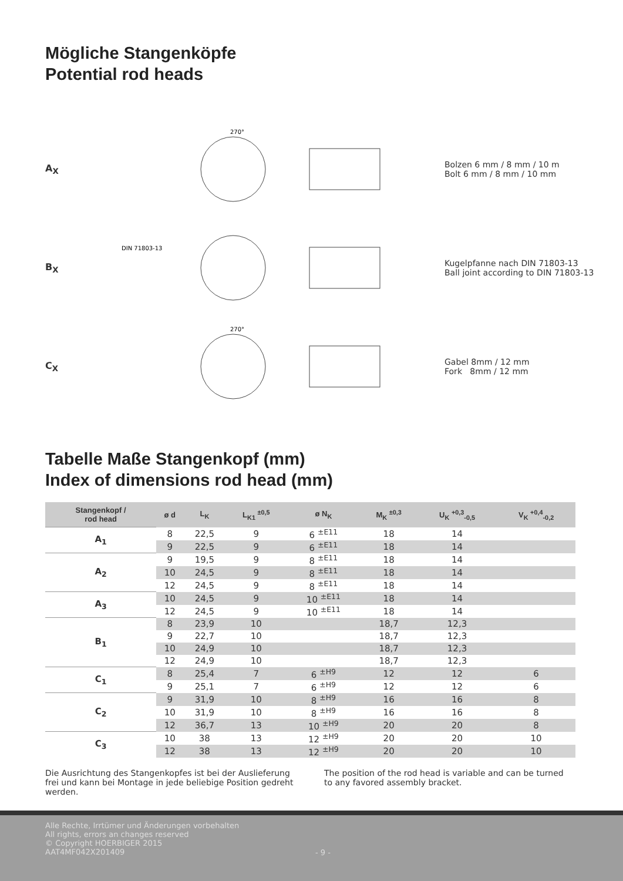Mögliche Stangenköpfe
Potential rod heads
A<sub>X</sub>
270°
Bolzen 6 mm / 8 mm / 10 m
Bolt 6 mm / 8 mm / 10 mm
B<sub>X</sub>
DIN 71803-13
Kugelpfanne nach DIN 71803-13
Ball joint according to DIN 71803-13
C<sub>X</sub>
270°
Gabel 8mm / 12 mm
Fork 8mm / 12 mm
Tabelle Maße Stangenkopf (mm)
Index of dimensions rod head (mm)
| Stangenkopf / rod head | ø d | L<sub>K</sub> | L<sub>K1</sub> <sup>±0,5</sup> | ø N<sub>K</sub> | M<sub>K</sub> <sup>±0,3</sup> | U<sub>K</sub> <sup>+0,3</sup><sub>-0,5</sub> | V<sub>K</sub> <sup>+0,4</sup><sub>-0,2</sub> |
| --- | --- | --- | --- | --- | --- | --- | --- |
| A<sub>1</sub> | 8 | 22,5 | 9 | 6 <sup>±E11</sup> | 18 | 14 | |
| | 9 | 22,5 | 9 | 6 <sup>±E11</sup> | 18 | 14 | |
| A<sub>2</sub> | 9 | 19,5 | 9 | 8 <sup>±E11</sup> | 18 | 14 | |
| | 10 | 24,5 | 9 | 8 <sup>±E11</sup> | 18 | 14 | |
| | 12 | 24,5 | 9 | 8 <sup>±E11</sup> | 18 | 14 | |
| A<sub>3</sub> | 10 | 24,5 | 9 | 10 <sup>±E11</sup> | 18 | 14 | |
| | 12 | 24,5 | 9 | 10 <sup>±E11</sup> | 18 | 14 | |
| B<sub>1</sub> | 8 | 23,9 | 10 | | 18,7 | 12,3 | |
| | 9 | 22,7 | 10 | | 18,7 | 12,3 | |
| | 10 | 24,9 | 10 | | 18,7 | 12,3 | |
| | 12 | 24,9 | 10 | | 18,7 | 12,3 | |
| C<sub>1</sub> | 8 | 25,4 | 7 | 6 <sup>±H9</sup> | 12 | 12 | 6 |
| | 9 | 25,1 | 7 | 6 <sup>±H9</sup> | 12 | 12 | 6 |
| C<sub>2</sub> | 9 | 31,9 | 10 | 8 <sup>±H9</sup> | 16 | 16 | 8 |
| | 10 | 31,9 | 10 | 8 <sup>±H9</sup> | 16 | 16 | 8 |
| | 12 | 36,7 | 13 | 10 <sup>±H9</sup> | 20 | 20 | 8 |
| C<sub>3</sub> | 10 | 38 | 13 | 12 <sup>±H9</sup> | 20 | 20 | 10 |
| | 12 | 38 | 13 | 12 <sup>±H9</sup> | 20 | 20 | 10 |
Die Ausrichtung des Stangenkopfes ist bei der Auslieferung frei und kann bei Montage in jede beliebige Position gedreht werden.
The position of the rod head is variable and can be turned to any favored assembly bracket.
Alle Rechte, Irrtümer und Änderungen vorbehalten
All rights, errors an changes reserved
© Copyright HOERBIGER 2015
AAT4MF042X201409
- 9 -